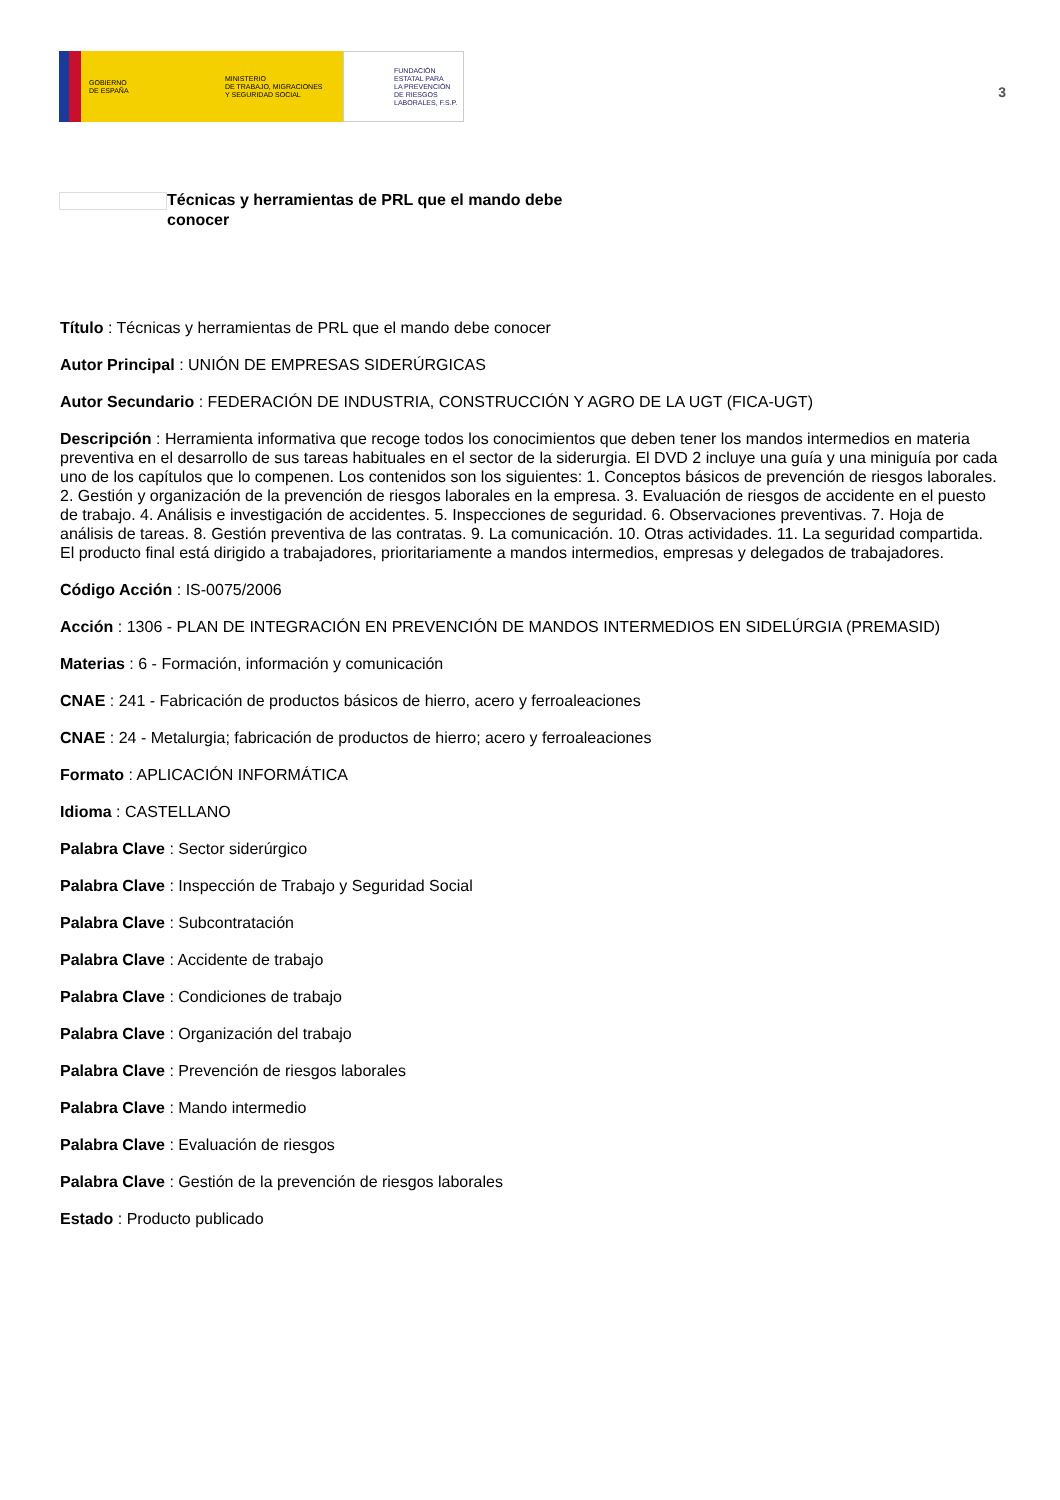GOBIERNO
DE ESPAÑA
MINISTERIO
DE TRABAJO, MIGRACIONES
Y SEGURIDAD SOCIAL
FUNDACIÓN
ESTATAL PARA
LA PREVENCIÓN
DE RIESGOS
LABORALES, F.S.P.
3
Técnicas y herramientas de PRL que el mando debe conocer
Título : Técnicas y herramientas de PRL que el mando debe conocer
Autor Principal : UNIÓN DE EMPRESAS SIDERÚRGICAS
Autor Secundario : FEDERACIÓN DE INDUSTRIA, CONSTRUCCIÓN Y AGRO DE LA UGT (FICA-UGT)
Descripción : Herramienta informativa que recoge todos los conocimientos que deben tener los mandos intermedios en materia preventiva en el desarrollo de sus tareas habituales en el sector de la siderurgia. El DVD 2 incluye una guía y una miniguía por cada uno de los capítulos que lo compenen. Los contenidos son los siguientes: 1. Conceptos básicos de prevención de riesgos laborales. 2. Gestión y organización de la prevención de riesgos laborales en la empresa. 3. Evaluación de riesgos de accidente en el puesto de trabajo. 4. Análisis e investigación de accidentes. 5. Inspecciones de seguridad. 6. Observaciones preventivas. 7. Hoja de análisis de tareas. 8. Gestión preventiva de las contratas. 9. La comunicación. 10. Otras actividades. 11. La seguridad compartida. El producto final está dirigido a trabajadores, prioritariamente a mandos intermedios, empresas y delegados de trabajadores.
Código Acción : IS-0075/2006
Acción : 1306 - PLAN DE INTEGRACIÓN EN PREVENCIÓN DE MANDOS INTERMEDIOS EN SIDELÚRGIA (PREMASID)
Materias : 6 - Formación, información y comunicación
CNAE : 241 - Fabricación de productos básicos de hierro, acero y ferroaleaciones
CNAE : 24 - Metalurgia; fabricación de productos de hierro; acero y ferroaleaciones
Formato : APLICACIÓN INFORMÁTICA
Idioma : CASTELLANO
Palabra Clave : Sector siderúrgico
Palabra Clave : Inspección de Trabajo y Seguridad Social
Palabra Clave : Subcontratación
Palabra Clave : Accidente de trabajo
Palabra Clave : Condiciones de trabajo
Palabra Clave : Organización del trabajo
Palabra Clave : Prevención de riesgos laborales
Palabra Clave : Mando intermedio
Palabra Clave : Evaluación de riesgos
Palabra Clave : Gestión de la prevención de riesgos laborales
Estado : Producto publicado